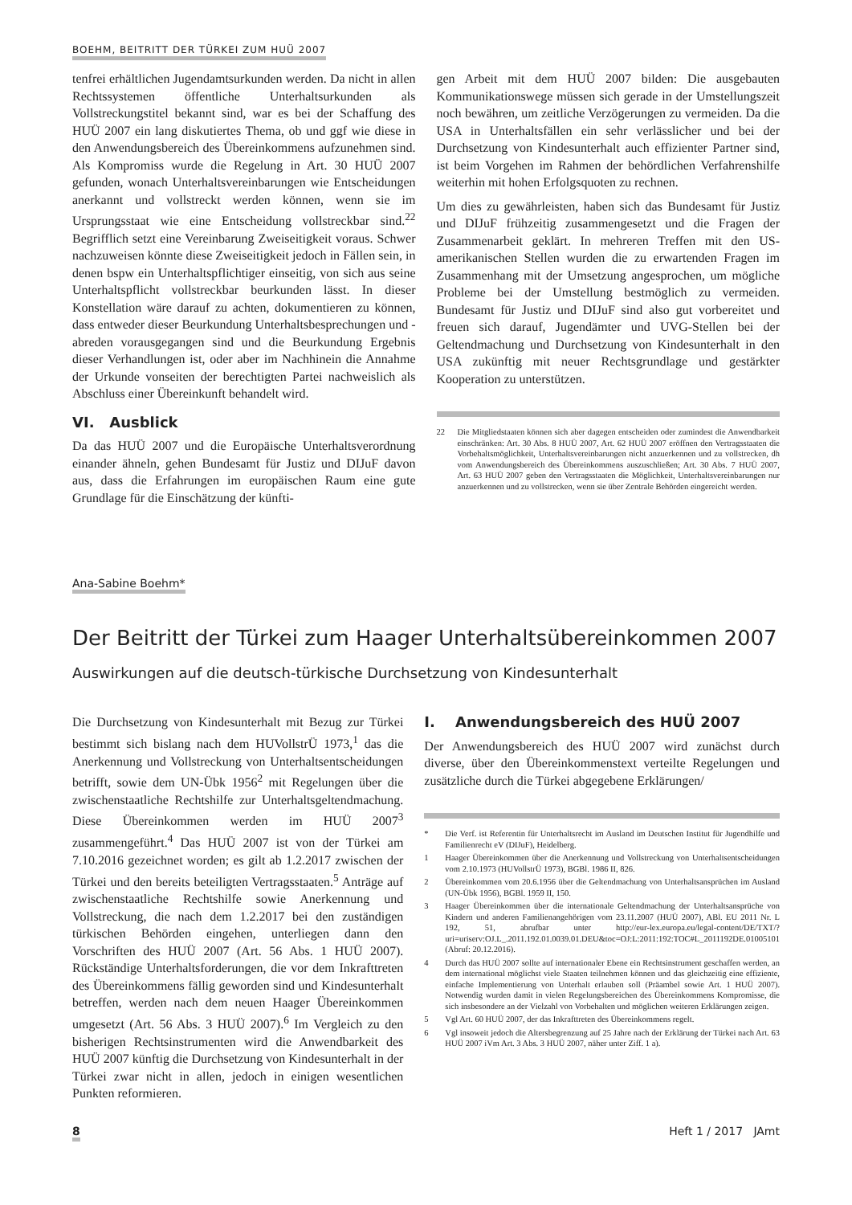BOEHM, BEITRITT DER TÜRKEI ZUM HUÜ 2007
tenfrei erhältlichen Jugendamtsurkunden werden. Da nicht in allen Rechtssystemen öffentliche Unterhaltsurkunden als Vollstreckungstitel bekannt sind, war es bei der Schaffung des HUÜ 2007 ein lang diskutiertes Thema, ob und ggf wie diese in den Anwendungsbereich des Übereinkommens aufzunehmen sind. Als Kompromiss wurde die Regelung in Art. 30 HUÜ 2007 gefunden, wonach Unterhaltsvereinbarungen wie Entscheidungen anerkannt und vollstreckt werden können, wenn sie im Ursprungsstaat wie eine Entscheidung vollstreckbar sind.<sup>22</sup> Begrifflich setzt eine Vereinbarung Zweiseitigkeit voraus. Schwer nachzuweisen könnte diese Zweiseitigkeit jedoch in Fällen sein, in denen bspw ein Unterhaltspflichtiger einseitig, von sich aus seine Unterhaltspflicht vollstreckbar beurkunden lässt. In dieser Konstellation wäre darauf zu achten, dokumentieren zu können, dass entweder dieser Beurkundung Unterhaltsbesprechungen und -abreden vorausgegangen sind und die Beurkundung Ergebnis dieser Verhandlungen ist, oder aber im Nachhinein die Annahme der Urkunde vonseiten der berechtigten Partei nachweislich als Abschluss einer Übereinkunft behandelt wird.
VI. Ausblick
Da das HUÜ 2007 und die Europäische Unterhaltsverordnung einander ähneln, gehen Bundesamt für Justiz und DIJuF davon aus, dass die Erfahrungen im europäischen Raum eine gute Grundlage für die Einschätzung der künfti-
gen Arbeit mit dem HUÜ 2007 bilden: Die ausgebauten Kommunikationswege müssen sich gerade in der Umstellungszeit noch bewähren, um zeitliche Verzögerungen zu vermeiden. Da die USA in Unterhaltsfällen ein sehr verlässlicher und bei der Durchsetzung von Kindesunterhalt auch effizienter Partner sind, ist beim Vorgehen im Rahmen der behördlichen Verfahrenshilfe weiterhin mit hohen Erfolgsquoten zu rechnen.
Um dies zu gewährleisten, haben sich das Bundesamt für Justiz und DIJuF frühzeitig zusammengesetzt und die Fragen der Zusammenarbeit geklärt. In mehreren Treffen mit den US-amerikanischen Stellen wurden die zu erwartenden Fragen im Zusammenhang mit der Umsetzung angesprochen, um mögliche Probleme bei der Umstellung bestmöglich zu vermeiden. Bundesamt für Justiz und DIJuF sind also gut vorbereitet und freuen sich darauf, Jugendämter und UVG-Stellen bei der Geltendmachung und Durchsetzung von Kindesunterhalt in den USA zukünftig mit neuer Rechtsgrundlage und gestärkter Kooperation zu unterstützen.
22 Die Mitgliedstaaten können sich aber dagegen entscheiden oder zumindest die Anwendbarkeit einschränken: Art. 30 Abs. 8 HUÜ 2007, Art. 62 HUÜ 2007 eröffnen den Vertragsstaaten die Vorbehaltsmöglichkeit, Unterhaltsvereinbarungen nicht anzuerkennen und zu vollstrecken, dh vom Anwendungsbereich des Übereinkommens auszuschließen; Art. 30 Abs. 7 HUÜ 2007, Art. 63 HUÜ 2007 geben den Vertragsstaaten die Möglichkeit, Unterhaltsvereinbarungen nur anzuerkennen und zu vollstrecken, wenn sie über Zentrale Behörden eingereicht werden.
Ana-Sabine Boehm*
Der Beitritt der Türkei zum Haager Unterhaltsübereinkommen 2007
Auswirkungen auf die deutsch-türkische Durchsetzung von Kindesunterhalt
Die Durchsetzung von Kindesunterhalt mit Bezug zur Türkei bestimmt sich bislang nach dem HUVollstrÜ 1973,<sup>1</sup> das die Anerkennung und Vollstreckung von Unterhaltsentscheidungen betrifft, sowie dem UN-Übk 1956<sup>2</sup> mit Regelungen über die zwischenstaatliche Rechtshilfe zur Unterhaltsgeltendmachung. Diese Übereinkommen werden im HUÜ 2007<sup>3</sup> zusammengeführt.<sup>4</sup> Das HUÜ 2007 ist von der Türkei am 7.10.2016 gezeichnet worden; es gilt ab 1.2.2017 zwischen der Türkei und den bereits beteiligten Vertragsstaaten.<sup>5</sup> Anträge auf zwischenstaatliche Rechtshilfe sowie Anerkennung und Vollstreckung, die nach dem 1.2.2017 bei den zuständigen türkischen Behörden eingehen, unterliegen dann den Vorschriften des HUÜ 2007 (Art. 56 Abs. 1 HUÜ 2007). Rückständige Unterhaltsforderungen, die vor dem Inkrafttreten des Übereinkommens fällig geworden sind und Kindesunterhalt betreffen, werden nach dem neuen Haager Übereinkommen umgesetzt (Art. 56 Abs. 3 HUÜ 2007).<sup>6</sup> Im Vergleich zu den bisherigen Rechtsinstrumenten wird die Anwendbarkeit des HUÜ 2007 künftig die Durchsetzung von Kindesunterhalt in der Türkei zwar nicht in allen, jedoch in einigen wesentlichen Punkten reformieren.
I. Anwendungsbereich des HUÜ 2007
Der Anwendungsbereich des HUÜ 2007 wird zunächst durch diverse, über den Übereinkommenstext verteilte Regelungen und zusätzliche durch die Türkei abgegebene Erklärungen/
* Die Verf. ist Referentin für Unterhaltsrecht im Ausland im Deutschen Institut für Jugendhilfe und Familienrecht eV (DIJuF), Heidelberg.
1 Haager Übereinkommen über die Anerkennung und Vollstreckung von Unterhaltsentscheidungen vom 2.10.1973 (HUVollstrÜ 1973), BGBl. 1986 II, 826.
2 Übereinkommen vom 20.6.1956 über die Geltendmachung von Unterhaltsansprüchen im Ausland (UN-Übk 1956), BGBl. 1959 II, 150.
3 Haager Übereinkommen über die internationale Geltendmachung der Unterhaltsansprüche von Kindern und anderen Familienangehörigen vom 23.11.2007 (HUÜ 2007), ABl. EU 2011 Nr. L 192, 51, abrufbar unter http://eur-lex.europa.eu/legal-content/DE/TXT/?uri=uriserv:OJ.L_.2011.192.01.0039.01.DEU&toc=OJ:L:2011:192:TOC#L_2011192DE.01005101 (Abruf: 20.12.2016).
4 Durch das HUÜ 2007 sollte auf internationaler Ebene ein Rechtsinstrument geschaffen werden, an dem international möglichst viele Staaten teilnehmen können und das gleichzeitig eine effiziente, einfache Implementierung von Unterhalt erlauben soll (Präambel sowie Art. 1 HUÜ 2007). Notwendig wurden damit in vielen Regelungsbereichen des Übereinkommens Kompromisse, die sich insbesondere an der Vielzahl von Vorbehalten und möglichen weiteren Erklärungen zeigen.
5 Vgl Art. 60 HUÜ 2007, der das Inkrafttreten des Übereinkommens regelt.
6 Vgl insoweit jedoch die Altersbegrenzung auf 25 Jahre nach der Erklärung der Türkei nach Art. 63 HUÜ 2007 iVm Art. 3 Abs. 3 HUÜ 2007, näher unter Ziff. 1 a).
8 Heft 1 / 2017 JAmt